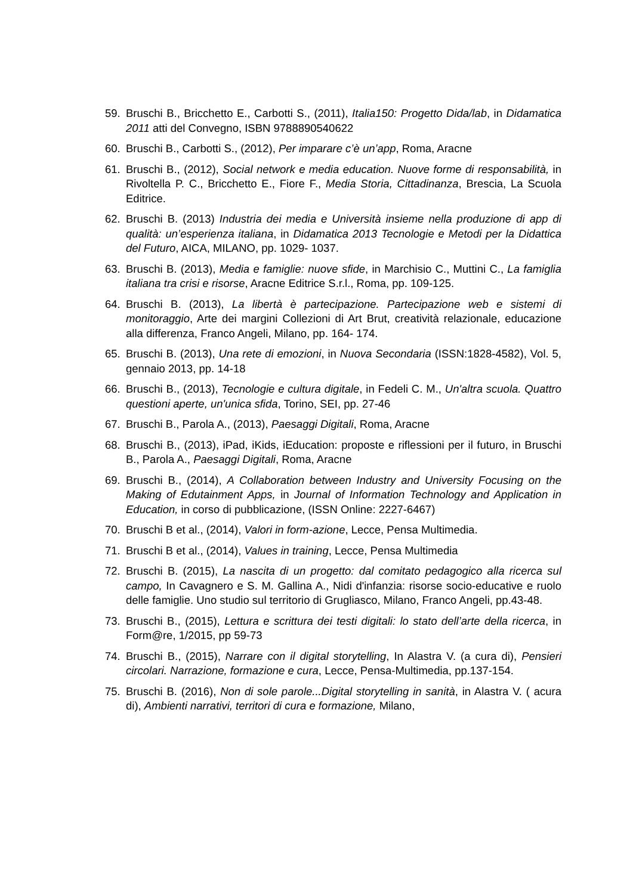59. Bruschi B., Bricchetto E., Carbotti S., (2011), Italia150: Progetto Dida/lab, in Didamatica 2011 atti del Convegno, ISBN 9788890540622
60. Bruschi B., Carbotti S., (2012), Per imparare c’è un’app, Roma, Aracne
61. Bruschi B., (2012), Social network e media education. Nuove forme di responsabilità, in Rivoltella P. C., Bricchetto E., Fiore F., Media Storia, Cittadinanza, Brescia, La Scuola Editrice.
62. Bruschi B. (2013) Industria dei media e Università insieme nella produzione di app di qualità: un’esperienza italiana, in Didamatica 2013 Tecnologie e Metodi per la Didattica del Futuro, AICA, MILANO, pp. 1029- 1037.
63. Bruschi B. (2013), Media e famiglie: nuove sfide, in Marchisio C., Muttini C., La famiglia italiana tra crisi e risorse, Aracne Editrice S.r.l., Roma, pp. 109-125.
64. Bruschi B. (2013), La libertà è partecipazione. Partecipazione web e sistemi di monitoraggio, Arte dei margini Collezioni di Art Brut, creatività relazionale, educazione alla differenza, Franco Angeli, Milano, pp. 164- 174.
65. Bruschi B. (2013), Una rete di emozioni, in Nuova Secondaria (ISSN:1828-4582), Vol. 5, gennaio 2013, pp. 14-18
66. Bruschi B., (2013), Tecnologie e cultura digitale, in Fedeli C. M., Un'altra scuola. Quattro questioni aperte, un'unica sfida, Torino, SEI, pp. 27-46
67. Bruschi B., Parola A., (2013), Paesaggi Digitali, Roma, Aracne
68. Bruschi B., (2013), iPad, iKids, iEducation: proposte e riflessioni per il futuro, in Bruschi B., Parola A., Paesaggi Digitali, Roma, Aracne
69. Bruschi B., (2014), A Collaboration between Industry and University Focusing on the Making of Edutainment Apps, in Journal of Information Technology and Application in Education, in corso di pubblicazione, (ISSN Online: 2227-6467)
70. Bruschi B et al., (2014), Valori in form-azione, Lecce, Pensa Multimedia.
71. Bruschi B et al., (2014), Values in training, Lecce, Pensa Multimedia
72. Bruschi B. (2015), La nascita di un progetto: dal comitato pedagogico alla ricerca sul campo, In Cavagnero e S. M. Gallina A., Nidi d'infanzia: risorse socio-educative e ruolo delle famiglie. Uno studio sul territorio di Grugliasco, Milano, Franco Angeli, pp.43-48.
73. Bruschi B., (2015), Lettura e scrittura dei testi digitali: lo stato dell’arte della ricerca, in Form@re, 1/2015, pp 59-73
74. Bruschi B., (2015), Narrare con il digital storytelling, In Alastra V. (a cura di), Pensieri circolari. Narrazione, formazione e cura, Lecce, Pensa-Multimedia, pp.137-154.
75. Bruschi B. (2016), Non di sole parole...Digital storytelling in sanità, in Alastra V. ( acura di), Ambienti narrativi, territori di cura e formazione, Milano,